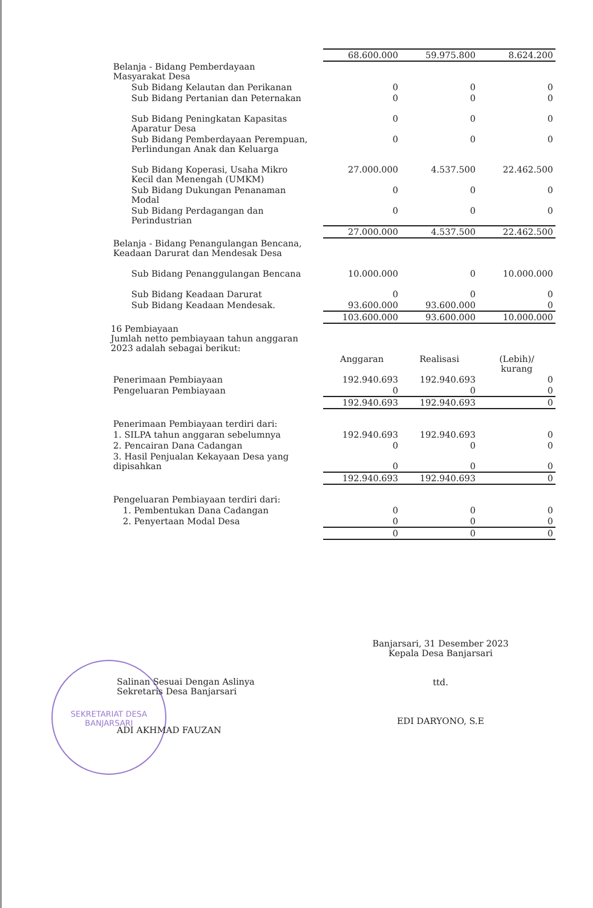| | 68.600.000 | 59.975.800 | 8.624.200 |
| Belanja - Bidang Pemberdayaan Masyarakat Desa | | | |
| Sub Bidang Kelautan dan Perikanan | 0 | 0 | 0 |
| Sub Bidang Pertanian dan Peternakan | 0 | 0 | 0 |
| Sub Bidang Peningkatan Kapasitas Aparatur Desa | 0 | 0 | 0 |
| Sub Bidang Pemberdayaan Perempuan, Perlindungan Anak dan Keluarga | 0 | 0 | 0 |
| Sub Bidang Koperasi, Usaha Mikro Kecil dan Menengah (UMKM) | 27.000.000 | 4.537.500 | 22.462.500 |
| Sub Bidang Dukungan Penanaman Modal | 0 | 0 | 0 |
| Sub Bidang Perdagangan dan Perindustrian | 0 | 0 | 0 |
| | 27.000.000 | 4.537.500 | 22.462.500 |
| Belanja - Bidang Penangulangan Bencana, Keadaan Darurat dan Mendesak Desa | | | |
| Sub Bidang Penanggulangan Bencana | 10.000.000 | 0 | 10.000.000 |
| Sub Bidang Keadaan Darurat | 0 | 0 | 0 |
| Sub Bidang Keadaan Mendesak. | 93.600.000 | 93.600.000 | 0 |
| | 103.600.000 | 93.600.000 | 10.000.000 |
| 16 Pembiayaan Jumlah netto pembiayaan tahun anggaran 2023 adalah sebagai berikut: | | | |
| | Anggaran | Realisasi | (Lebih)/ kurang |
| Penerimaan Pembiayaan | 192.940.693 | 192.940.693 | 0 |
| Pengeluaran Pembiayaan | 0 | 0 | 0 |
| | 192.940.693 | 192.940.693 | 0 |
| Penerimaan Pembiayaan terdiri dari: | | | |
| 1. SILPA tahun anggaran sebelumnya | 192.940.693 | 192.940.693 | 0 |
| 2. Pencairan Dana Cadangan | 0 | 0 | 0 |
| 3. Hasil Penjualan Kekayaan Desa yang dipisahkan | 0 | 0 | 0 |
| | 192.940.693 | 192.940.693 | 0 |
| Pengeluaran Pembiayaan terdiri dari: | | | |
| 1. Pembentukan Dana Cadangan | 0 | 0 | 0 |
| 2. Penyertaan Modal Desa | 0 | 0 | 0 |
| | 0 | 0 | 0 |
Banjarsari, 31 Desember 2023
Kepala Desa Banjarsari
ttd.
EDI DARYONO, S.E
SEKRETARIAT DESA
BANJARSARI
Salinan Sesuai Dengan Aslinya
Sekretaris Desa Banjarsari
ADI AKHMAD FAUZAN